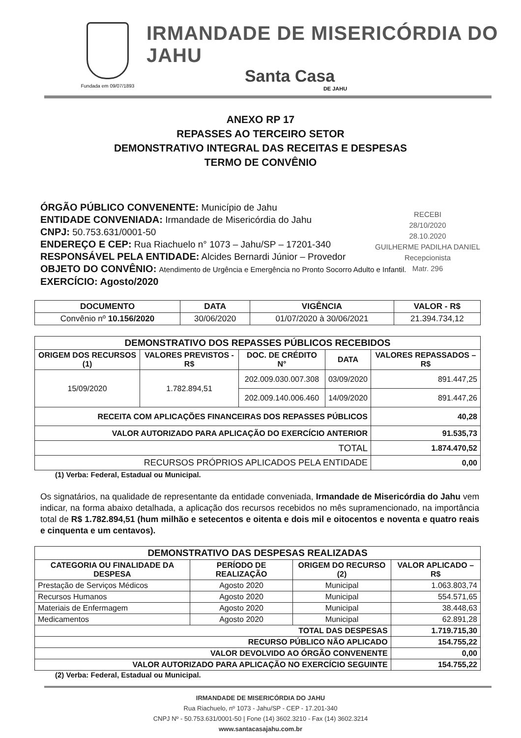Fundada em 09/07/1893
IRMANDADE DE MISERICÓRDIA DO JAHU
Santa Casa
DE JAHU
ANEXO RP 17
REPASSES AO TERCEIRO SETOR
DEMONSTRATIVO INTEGRAL DAS RECEITAS E DESPESAS
TERMO DE CONVÊNIO
RECEBI
28/10/2020
28.10.2020
GUILHERME PADILHA DANIEL
Recepcionista
Matr. 296
ÓRGÃO PÚBLICO CONVENENTE: Município de Jahu
ENTIDADE CONVENIADA: Irmandade de Misericórdia do Jahu
CNPJ: 50.753.631/0001-50
ENDEREÇO E CEP: Rua Riachuelo n° 1073 – Jahu/SP – 17201-340
RESPONSÁVEL PELA ENTIDADE: Alcides Bernardi Júnior – Provedor
OBJETO DO CONVÊNIO: Atendimento de Urgência e Emergência no Pronto Socorro Adulto e Infantil.
EXERCÍCIO: Agosto/2020
| DOCUMENTO | DATA | VIGÊNCIA | VALOR - R$ |
| --- | --- | --- | --- |
| Convênio nº 10.156/2020 | 30/06/2020 | 01/07/2020 à 30/06/2021 | 21.394.734,12 |
| DEMONSTRATIVO DOS REPASSES PÚBLICOS RECEBIDOS | | | | |
| --- | --- | --- | --- | --- |
| ORIGEM DOS RECURSOS (1) | VALORES PREVISTOS - R$ | DOC. DE CRÉDITO N° | DATA | VALORES REPASSADOS – R$ |
| 15/09/2020 | 1.782.894,51 | 202.009.030.007.308 | 03/09/2020 | 891.447,25 |
| | | 202.009.140.006.460 | 14/09/2020 | 891.447,26 |
| RECEITA COM APLICAÇÕES FINANCEIRAS DOS REPASSES PÚBLICOS | | | | 40,28 |
| VALOR AUTORIZADO PARA APLICAÇÃO DO EXERCÍCIO ANTERIOR | | | | 91.535,73 |
| TOTAL | | | | 1.874.470,52 |
| RECURSOS PRÓPRIOS APLICADOS PELA ENTIDADE | | | | 0,00 |
(1) Verba: Federal, Estadual ou Municipal.
Os signatários, na qualidade de representante da entidade conveniada, Irmandade de Misericórdia do Jahu vem indicar, na forma abaixo detalhada, a aplicação dos recursos recebidos no mês supramencionado, na importância total de R$ 1.782.894,51 (hum milhão e setecentos e oitenta e dois mil e oitocentos e noventa e quatro reais e cinquenta e um centavos).
| DEMONSTRATIVO DAS DESPESAS REALIZADAS | | | |
| --- | --- | --- | --- |
| CATEGORIA OU FINALIDADE DA DESPESA | PERÍODO DE REALIZAÇÃO | ORIGEM DO RECURSO (2) | VALOR APLICADO – R$ |
| Prestação de Serviços Médicos | Agosto 2020 | Municipal | 1.063.803,74 |
| Recursos Humanos | Agosto 2020 | Municipal | 554.571,65 |
| Materiais de Enfermagem | Agosto 2020 | Municipal | 38.448,63 |
| Medicamentos | Agosto 2020 | Municipal | 62.891,28 |
| TOTAL DAS DESPESAS | | | 1.719.715,30 |
| RECURSO PÚBLICO NÃO APLICADO | | | 154.755,22 |
| VALOR DEVOLVIDO AO ÓRGÃO CONVENENTE | | | 0,00 |
| VALOR AUTORIZADO PARA APLICAÇÃO NO EXERCÍCIO SEGUINTE | | | 154.755,22 |
(2) Verba: Federal, Estadual ou Municipal.
IRMANDADE DE MISERICÓRDIA DO JAHU
Rua Riachuelo, nº 1073 - Jahu/SP - CEP - 17.201-340
CNPJ Nº - 50.753.631/0001-50 | Fone (14) 3602.3210 - Fax (14) 3602.3214
www.santacasajahu.com.br